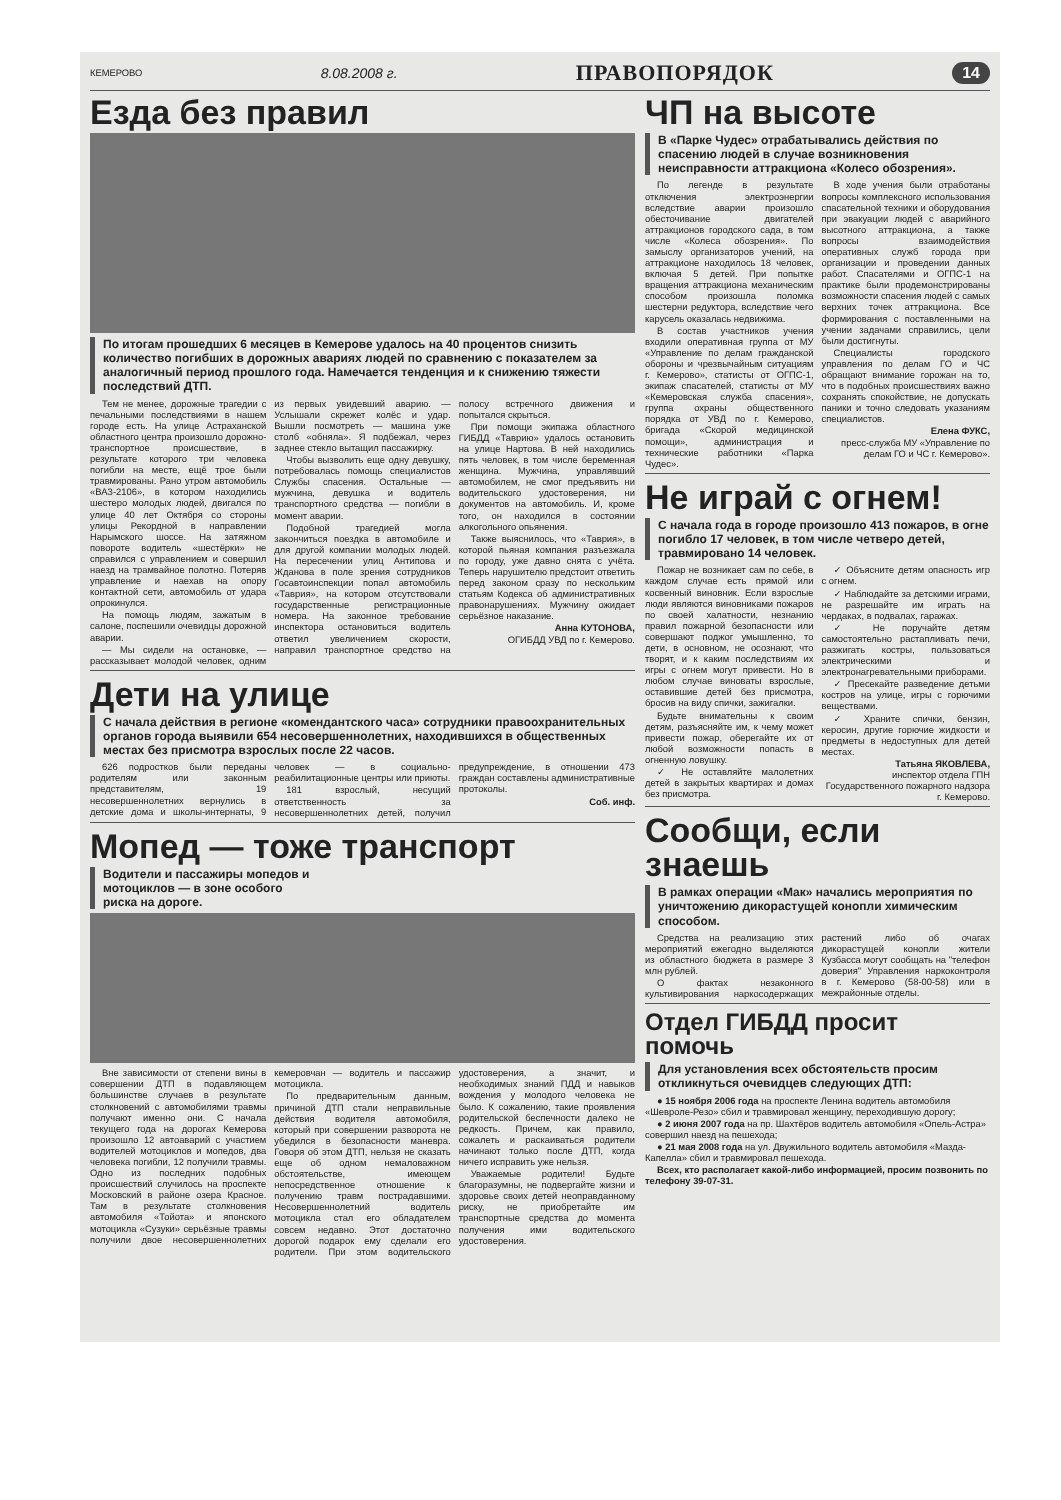КЕМЕРОВО 8.08.2008 г. ПРАВОПОРЯДОК 14
Езда без правил
По итогам прошедших 6 месяцев в Кемерове удалось на 40 процентов снизить количество погибших в дорожных авариях людей по сравнению с показателем за аналогичный период прошлого года. Намечается тенденция и к снижению тяжести последствий ДТП.
Тем не менее, дорожные трагедии с печальными последствиями в нашем городе есть. На улице Астраханской областного центра произошло дорожно-транспортное происшествие, в результате которого три человека погибли на месте, ещё трое были травмированы. Рано утром автомобиль «ВАЗ-2106», в котором находились шестеро молодых людей, двигался по улице 40 лет Октября со стороны улицы Рекордной в направлении Нарымского шоссе. На затяжном повороте водитель «шестёрки» не справился с управлением и совершил наезд на трамвайное полотно. Потеряв управление и наехав на опору контактной сети, автомобиль от удара опрокинулся.
На помощь людям, зажатым в салоне, поспешили очевидцы дорожной аварии.
— Мы сидели на остановке, — рассказывает молодой человек, одним из первых увидевший аварию. — Услышали скрежет колёс и удар. Вышли посмотреть — машина уже столб «обняла». Я подбежал, через заднее стекло вытащил пассажирку.
Чтобы вызволить еще одну девушку, потребовалась помощь специалистов Службы спасения. Остальные — мужчина, девушка и водитель транспортного средства — погибли в момент аварии.
Подобной трагедией могла закончиться поездка в автомобиле и для другой компании молодых людей. На пересечении улиц Антипова и Жданова в поле зрения сотрудников Госавтоинспекции попал автомобиль «Таврия», на котором отсутствовали государственные регистрационные номера. На законное требование инспектора остановиться водитель ответил увеличением скорости, направил транспортное средство на полосу встречного движения и попытался скрыться.
При помощи экипажа областного ГИБДД «Таврию» удалось остановить на улице Нартова. В ней находились пять человек, в том числе беременная женщина. Мужчина, управлявший автомобилем, не смог предъявить ни водительского удостоверения, ни документов на автомобиль. И, кроме того, он находился в состоянии алкогольного опьянения.
Также выяснилось, что «Таврия», в которой пьяная компания разъезжала по городу, уже давно снята с учёта. Теперь нарушителю предстоит ответить перед законом сразу по нескольким статьям Кодекса об административных правонарушениях. Мужчину ожидает серьёзное наказание.
Анна КУТОНОВА,
ОГИБДД УВД по г. Кемерово.
Дети на улице
С начала действия в регионе «комендантского часа» сотрудники правоохранительных органов города выявили 654 несовершеннолетних, находившихся в общественных местах без присмотра взрослых после 22 часов.
626 подростков были переданы родителям или законным представителям, 19 несовершеннолетних вернулись в детские дома и школы-интернаты, 9 человек — в социально-реабилитационные центры или приюты.
181 взрослый, несущий ответственность за несовершеннолетних детей, получил предупреждение, в отношении 473 граждан составлены административные протоколы.
Соб. инф.
Мопед — тоже транспорт
Водители и пассажиры мопедов и мотоциклов — в зоне особого риска на дороге.
Вне зависимости от степени вины в совершении ДТП в подавляющем большинстве случаев в результате столкновений с автомобилями травмы получают именно они. С начала текущего года на дорогах Кемерова произошло 12 автоаварий с участием водителей мотоциклов и мопедов, два человека погибли, 12 получили травмы. Одно из последних подобных происшествий случилось на проспекте Московский в районе озера Красное. Там в результате столкновения автомобиля «Тойота» и японского мотоцикла «Сузуки» серьёзные травмы получили двое несовершеннолетних кемеровчан — водитель и пассажир мотоцикла.
По предварительным данным, причиной ДТП стали неправильные действия водителя автомобиля, который при совершении разворота не убедился в безопасности маневра. Говоря об этом ДТП, нельзя не сказать еще об одном немаловажном обстоятельстве, имеющем непосредственное отношение к получению травм пострадавшими. Несовершеннолетний водитель мотоцикла стал его обладателем совсем недавно. Этот достаточно дорогой подарок ему сделали его родители. При этом водительского удостоверения, а значит, и необходимых знаний ПДД и навыков вождения у молодого человека не было. К сожалению, такие проявления родительской беспечности далеко не редкость. Причем, как правило, сожалеть и раскаиваться родители начинают только после ДТП, когда ничего исправить уже нельзя.
Уважаемые родители! Будьте благоразумны, не подвергайте жизни и здоровье своих детей неоправданному риску, не приобретайте им транспортные средства до момента получения ими водительского удостоверения.
ЧП на высоте
В «Парке Чудес» отрабатывались действия по спасению людей в случае возникновения неисправности аттракциона «Колесо обозрения».
По легенде в результате отключения электроэнергии вследствие аварии произошло обесточивание двигателей аттракционов городского сада, в том числе «Колеса обозрения». По замыслу организаторов учений, на аттракционе находилось 18 человек, включая 5 детей. При попытке вращения аттракциона механическим способом произошла поломка шестерни редуктора, вследствие чего карусель оказалась недвижима.
В состав участников учения входили оперативная группа от МУ «Управление по делам гражданской обороны и чрезвычайным ситуациям г. Кемерово», статисты от ОГПС-1, экипаж спасателей, статисты от МУ «Кемеровская служба спасения», группа охраны общественного порядка от УВД по г. Кемерово, бригада «Скорой медицинской помощи», администрация и технические работники «Парка Чудес».
В ходе учения были отработаны вопросы комплексного использования спасательной техники и оборудования при эвакуации людей с аварийного высотного аттракциона, а также вопросы взаимодействия оперативных служб города при организации и проведении данных работ. Спасателями и ОГПС-1 на практике были продемонстрированы возможности спасения людей с самых верхних точек аттракциона. Все формирования с поставленными на учении задачами справились, цели были достигнуты.
Специалисты городского управления по делам ГО и ЧС обращают внимание горожан на то, что в подобных происшествиях важно сохранять спокойствие, не допускать паники и точно следовать указаниям специалистов.
Елена ФУКС,
пресс-служба МУ «Управление по делам ГО и ЧС г. Кемерово».
Не играй с огнем!
С начала года в городе произошло 413 пожаров, в огне погибло 17 человек, в том числе четверо детей, травмировано 14 человек.
Пожар не возникает сам по себе, в каждом случае есть прямой или косвенный виновник. Если взрослые люди являются виновниками пожаров по своей халатности, незнанию правил пожарной безопасности или совершают поджог умышленно, то дети, в основном, не осознают, что творят, и к каким последствиям их игры с огнем могут привести. Но в любом случае виноваты взрослые, оставившие детей без присмотра, бросив на виду спички, зажигалки.
Будьте внимательны к своим детям, разъясняйте им, к чему может привести пожар, оберегайте их от любой возможности попасть в огненную ловушку.
✓ Не оставляйте малолетних детей в закрытых квартирах и домах без присмотра.
✓ Объясните детям опасность игр с огнем.
✓ Наблюдайте за детскими играми, не разрешайте им играть на чердаках, в подвалах, гаражах.
✓ Не поручайте детям самостоятельно растапливать печи, разжигать костры, пользоваться электрическими и электронагревательными приборами.
✓ Пресекайте разведение детьми костров на улице, игры с горючими веществами.
✓ Храните спички, бензин, керосин, другие горючие жидкости и предметы в недоступных для детей местах.
Татьяна ЯКОВЛЕВА,
инспектор отдела ГПН Государственного пожарного надзора г. Кемерово.
Сообщи, если знаешь
В рамках операции «Мак» начались мероприятия по уничтожению дикорастущей конопли химическим способом.
Средства на реализацию этих мероприятий ежегодно выделяются из областного бюджета в размере 3 млн рублей.
О фактах незаконного культивирования наркосодержащих растений либо об очагах дикорастущей конопли жители Кузбасса могут сообщать на "телефон доверия" Управления наркоконтроля в г. Кемерово (58-00-58) или в межрайонные отделы.
Отдел ГИБДД просит помочь
Для установления всех обстоятельств просим откликнуться очевидцев следующих ДТП:
● 15 ноября 2006 года на проспекте Ленина водитель автомобиля «Шевроле-Резо» сбил и травмировал женщину, переходившую дорогу;
● 2 июня 2007 года на пр. Шахтёров водитель автомобиля «Опель-Астра» совершил наезд на пешехода;
● 21 мая 2008 года на ул. Двужильного водитель автомобиля «Мазда-Капелла» сбил и травмировал пешехода.
Всех, кто располагает какой-либо информацией, просим позвонить по телефону 39-07-31.